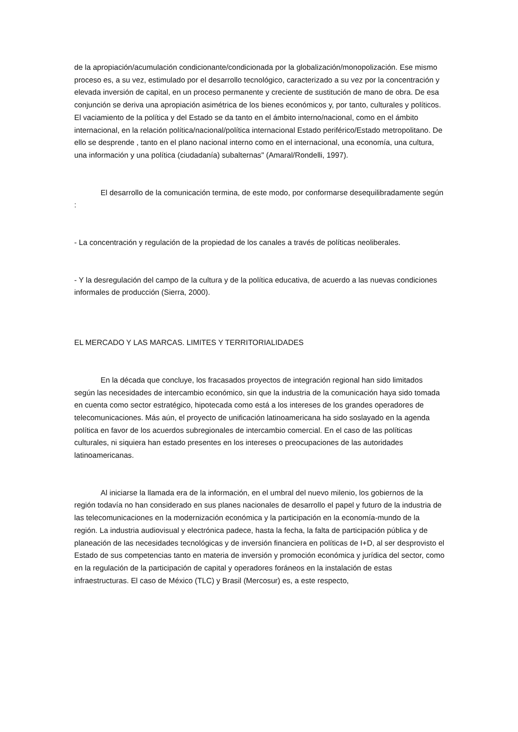de la apropiación/acumulación condicionante/condicionada por la globalización/monopolización. Ese mismo proceso es, a su vez, estimulado por el desarrollo tecnológico, caracterizado a su vez por la concentración y elevada inversión de capital, en un proceso permanente y creciente de sustitución de mano de obra. De esa conjunción se deriva una apropiación asimétrica de los bienes económicos y, por tanto, culturales y políticos. El vaciamiento de la política y del Estado se da tanto en el ámbito interno/nacional, como en el ámbito internacional, en la relación política/nacional/política internacional Estado periférico/Estado metropolitano. De ello se desprende , tanto en el plano nacional interno como en el internacional, una economía, una cultura, una información y una política (ciudadanía) subalternas" (Amaral/Rondelli, 1997).
El desarrollo de la comunicación termina, de este modo, por conformarse desequilibradamente según :
- La concentración y regulación de la propiedad de los canales a través de políticas neoliberales.
- Y la desregulación del campo de la cultura y de la política educativa, de acuerdo a las nuevas condiciones informales de producción (Sierra, 2000).
EL MERCADO Y LAS MARCAS. LIMITES Y TERRITORIALIDADES
En la década que concluye, los fracasados proyectos de integración regional han sido limitados según las necesidades de intercambio económico, sin que la industria de la comunicación haya sido tomada en cuenta como sector estratégico, hipotecada como está a los intereses de los grandes operadores de telecomunicaciones. Más aún, el proyecto de unificación latinoamericana ha sido soslayado en la agenda política en favor de los acuerdos subregionales de intercambio comercial. En el caso de las políticas culturales, ni siquiera han estado presentes en los intereses o preocupaciones de las autoridades latinoamericanas.
Al iniciarse la llamada era de la información, en el umbral del nuevo milenio, los gobiernos de la región todavía no han considerado en sus planes nacionales de desarrollo el papel y futuro de la industria de las telecomunicaciones en la modernización económica y la participación en la economía-mundo de la región. La industria audiovisual y electrónica padece, hasta la fecha, la falta de participación pública y de planeación de las necesidades tecnológicas y de inversión financiera en políticas de I+D, al ser desprovisto el Estado de sus competencias tanto en materia de inversión y promoción económica y jurídica del sector, como en la regulación de la participación de capital y operadores foráneos en la instalación de estas infraestructuras. El caso de México (TLC) y Brasil (Mercosur) es, a este respecto,